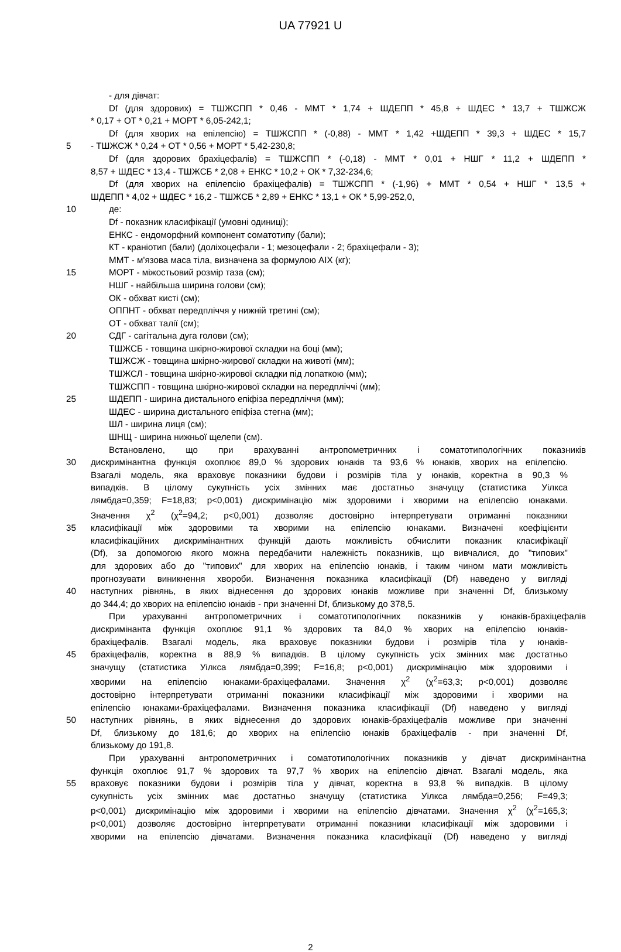UA 77921 U
- для дівчат:
Df (для здорових) = ТШЖСПП * 0,46 - ММТ * 1,74 + ШДЕПП * 45,8 + ШДЕС * 13,7 + ТШЖСЖ
* 0,17 + ОТ * 0,21 + МОРТ * 6,05-242,1;
Df (для хворих на епілепсію) = ТШЖСПП * (-0,88) - ММТ * 1,42 +ШДЕПП * 39,3 + ШДЕС * 15,7
5 - ТШЖСЖ * 0,24 + ОТ * 0,56 + МОРТ * 5,42-230,8;
Df (для здорових брахіцефалів) = ТШЖСПП * (-0,18) - ММТ * 0,01 + НШГ * 11,2 + ШДЕПП *
8,57 + ШДЕС * 13,4 - ТШЖСБ * 2,08 + ЕНКС * 10,2 + ОК * 7,32-234,6;
Df (для хворих на епілепсію брахіцефалів) = ТШЖСПП * (-1,96) + ММТ * 0,54 + НШГ * 13,5 +
ШДЕПП * 4,02 + ШДЕС * 16,2 - ТШЖСБ * 2,89 + ЕНКС * 13,1 + ОК * 5,99-252,0,
10 де:
Df - показник класифікації (умовні одиниці);
ЕНКС - ендоморфний компонент соматотипу (бали);
КТ - краніотип (бали) (доліхоцефали - 1; мезоцефали - 2; брахіцефали - 3);
ММТ - м'язова маса тіла, визначена за формулою АІХ (кг);
15 МОРТ - міжостьовий розмір таза (см);
НШГ - найбільша ширина голови (см);
ОК - обхват кисті (см);
ОППНТ - обхват передпліччя у нижній третині (см);
ОТ - обхват талії (см);
20 СДГ - сагітальна дуга голови (см);
ТШЖСБ - товщина шкірно-жирової складки на боці (мм);
ТШЖСЖ - товщина шкірно-жирової складки на животі (мм);
ТШЖСЛ - товщина шкірно-жирової складки під лопаткою (мм);
ТШЖСПП - товщина шкірно-жирової складки на передпліччі (мм);
25 ШДЕПП - ширина дистального епіфіза передпліччя (мм);
ШДЕС - ширина дистального епіфіза стегна (мм);
ШЛ - ширина лиця (см);
ШНЩ - ширина нижньої щелепи (см).
Встановлено, що при врахуванні антропометричних і соматотипологічних показників
30 дискримінантна функція охоплює 89,0 % здорових юнаків та 93,6 % юнаків, хворих на епілепсію.
Взагалі модель, яка враховує показники будови і розмірів тіла у юнаків, коректна в 90,3 %
випадків. В цілому сукупність усіх змінних має достатньо значущу (статистика Уілкса
лямбда=0,359; F=18,83; p<0,001) дискримінацію між здоровими і хворими на епілепсію юнаками.
Значення χ<sup>2</sup> (χ<sup>2</sup>=94,2; p<0,001) дозволяє достовірно інтерпретувати отриманні показники
35 класифікації між здоровими та хворими на епілепсію юнаками. Визначені коефіцієнти
класифікаційних дискримінантних функцій дають можливість обчислити показник класифікації
(Df), за допомогою якого можна передбачити належність показників, що вивчалися, до "типових"
для здорових або до "типових" для хворих на епілепсію юнаків, і таким чином мати можливість
прогнозувати виникнення хвороби. Визначення показника класифікації (Df) наведено у вигляді
40 наступних рівнянь, в яких віднесення до здорових юнаків можливе при значенні Df, близькому
до 344,4; до хворих на епілепсію юнаків - при значенні Df, близькому до 378,5.
При урахуванні антропометричних і соматотипологічних показників у юнаків-брахіцефалів
дискримінанта функція охоплює 91,1 % здорових та 84,0 % хворих на епілепсію юнаків-
брахіцефалів. Взагалі модель, яка враховує показники будови і розмірів тіла у юнаків-
45 брахіцефалів, коректна в 88,9 % випадків. В цілому сукупність усіх змінних має достатньо
значущу (статистика Уілкса лямбда=0,399; F=16,8; p<0,001) дискримінацію між здоровими і
хворими на епілепсію юнаками-брахіцефалами. Значення χ<sup>2</sup> (χ<sup>2</sup>=63,3; p<0,001) дозволяє
достовірно інтерпретувати отриманні показники класифікації між здоровими і хворими на
епілепсію юнаками-брахіцефалами. Визначення показника класифікації (Df) наведено у вигляді
50 наступних рівнянь, в яких віднесення до здорових юнаків-брахіцефалів можливе при значенні
Df, близькому до 181,6; до хворих на епілепсію юнаків брахіцефалів - при значенні Df,
близькому до 191,8.
При урахуванні антропометричних і соматотипологічних показників у дівчат дискримінантна
функція охоплює 91,7 % здорових та 97,7 % хворих на епілепсію дівчат. Взагалі модель, яка
55 враховує показники будови і розмірів тіла у дівчат, коректна в 93,8 % випадків. В цілому
сукупність усіх змінних має достатньо значущу (статистика Уілкса лямбда=0,256; F=49,3;
p<0,001) дискримінацію між здоровими і хворими на епілепсію дівчатами. Значення χ<sup>2</sup> (χ<sup>2</sup>=165,3;
p<0,001) дозволяє достовірно інтерпретувати отриманні показники класифікації між здоровими і
хворими на епілепсію дівчатами. Визначення показника класифікації (Df) наведено у вигляді
2